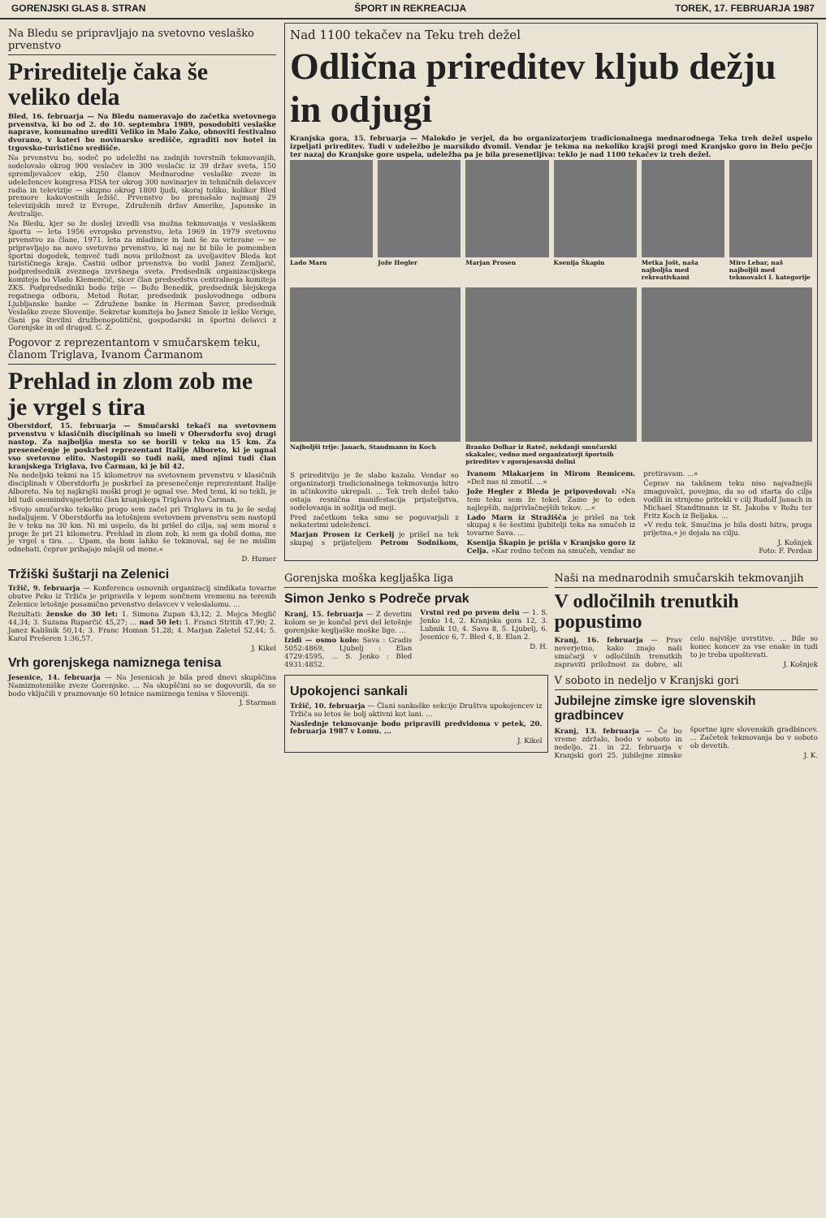GORENJSKI GLAS 8. STRAN ŠPORT IN REKREACIJA TOREK, 17. FEBRUARJA 1987
Na Bledu se pripravljajo na svetovno veslaško prvenstvo
Prireditelje čaka še veliko dela
Bled, 16. februarja — Na Bledu nameravajo do začetka svetovnega prvenstva, ki bo od 2. do 10. septembra 1989, posodobiti veslaške naprave, komunalno urediti Veliko in Malo Zako, obnoviti festivalno dvorano, v kateri bo novinarsko središče, zgraditi nov hotel in trgovsko-turistično središče.
Na prvenstvu bo, sodeč po udeležbi na zadnjih tovrstnih tekmovanjih, sodelovalo okrog 900 veslačev in 300 veslačic iz 39 držav sveta, 150 spremljevalcev ekip, 250 članov Mednarodne veslaške zveze in udeležencev kongresa FISA ter okrog 300 novinarjev in tehničnih delavcev radia in televizije — skupno okrog 1800 ljudi, skoraj toliko, kolikor Bled premore kakovostnih ležišč. Prvenstvo bo prenašalo najmanj 29 televizijskih mrež iz Evrope, Združenih držav Amerike, Japonske in Avstralije.
Na Bledu, kjer so že doslej izvedli vsa možna tekmovanja v veslaškem športu — leta 1956 evropsko prvenstvo, leta 1969 in 1979 svetovno prvenstvo za člane, 1971. leta za mladince in lani še za veterane — se pripravljajo na novo svetovno prvenstvo, ki naj ne bi bilo le pomemben športni dogodek, temveč tudi nova priložnost za uveljavitev Bleda kot turističnega kraja. Častni odbor prvenstva bo vodil Janez Zemljarič, podpredsednik zveznega izvršnega sveta. Predsednik organizacijskega komiteja bo Vlado Klemenčič, sicer član predsedstva centralnega komiteja ZKS. Podpredsedniki bodo trije — Božo Benedik, predsednik blejskega regatnega odbora, Metod Rotar, predsednik poslovodnega odbora Ljubljanske banke — Združene banke in Herman Šaver, predsednik Veslaške zveze Slovenije. Sekretar komiteja bo Janez Smole iz leške Verige, člani pa številni družbenopolitični, gospodarski in športni delavci z Gorenjske in od drugod. C. Z.
Pogovor z reprezentantom v smučarskem teku, članom Triglava, Ivanom Čarmanom
Prehlad in zlom zob me je vrgel s tira
Oberstdorf, 15. februarja — Smučarski tekači na svetovnem prvenstvu v klasičnih disciplinah so imeli v Obersdorfu svoj drugi nastop. Za najboljša mesta so se borili v teku na 15 km. Za presenečenje je poskrbel reprezentant Italije Alboreto, ki je ugnal vso svetovno elito. Nastopili so tudi naši, med njimi tudi član kranjskega Triglava, Ivo Čarman, ki je bil 42.
Na nedeljski tekmi na 15 kilometrov na svetovnem prvenstvu v klasičnih disciplinah v Oberstdorfu je poskrbel za presenečenje reprezentant Italije Alboreto. Na tej najkrajši moški progi je ugnal vse. Med temi, ki so tekli, je bil tudi osemindvajsetletni član kranjskega Triglava Ivo Čarman.
»Svojo smučarsko tekaško progo sem začel pri Triglavu in tu jo še sedaj nadaljujem. V Oberstdorfu na letošnjem svetovnem prvenstvu sem nastopil že v teku na 30 km. Ni mi uspelo, da bi prišel do cilja, saj sem moral s proge že pri 21 kilometru. Prehlad in zlom zob, ki sem ga dobil doma, me je vrgel s tira. ... Upam, da bom lahko še tekmoval, saj še ne mislim odnehati, čeprav prihajajo mlajši od mene.«
D. Humer
Tržiški šuštarji na Zelenici
Tržič, 9. februarja — Konferenca osnovnih organizacij sindikata tovarne obutve Peko iz Tržiča je pripravila v lepem sončnem vremenu na terenih Zelenice letošnje posamično prvenstvo delavcev v veleslalomu. ...
Rezultati: ženske do 30 let: 1. Simona Zupan 43,12; 2. Mojca Meglič 44,34; 3. Suzana Ruparčič 45,27; ... nad 50 let: 1. Franci Stritih 47,90; 2. Janez Kališnik 50,14; 3. Franc Homan 51,28; 4. Marjan Zaletel 52,44; 5. Karol Prešeren 1:36,57.
J. Kikel
Vrh gorenjskega namiznega tenisa
Jesenice, 14. februarja — Na Jesenicah je bila pred dnevi skupščina Namiznoteniške zveze Gorenjske. ... Na skupščini so se dogovorili, da se bodo vključili v praznovanje 60 letnice namiznega tenisa v Sloveniji.
J. Starman
Nad 1100 tekačev na Teku treh dežel
Odlična prireditev kljub dežju in odjugi
Kranjska gora, 15. februarja — Malokdo je verjel, da bo organizatorjem tradicionalnega mednarodnega Teka treh dežel uspelo izpeljati prireditev. Tudi v udeležbo je marsikdo dvomil. Vendar je tekma na nekoliko krajši progi med Kranjsko goro in Belo pečjo ter nazaj do Kranjske gore uspela, udeležba pa je bila presenetljiva: teklo je nad 1100 tekačev iz treh dežel.
Lado Marn Jože Hegler Marjan Prosen Ksenija Škapin Metka Jošt, naša najboljša med rekreativkami
Miro Lebar, naš najboljši med tekmovalci I. kategorije
Najboljši trije: Janach, Standmann in Koch
Branko Dolhar iz Rateč, nekdanji smučarski skakalec, vedno med organizatorji športnih prireditev v zgornjesavski dolini
S prireditvijo je že slabo kazalo. Vendar so organizatorji tradicionalnega tekmovanja hitro in učinkovito ukrepali. ... Tek treh dežel tako ostaja resnična manifestacija prijateljstva, sodelovanja in sožitja od meji.
Pred začetkom teka smo se pogovarjali z nekaterimi udeleženci.
Marjan Prosen iz Cerkelj je prišel na tek skupaj s prijateljem Petrom Sodnikom, Ivanom Mlakarjem in Mirom Remicem. »Dež nas ni zmotil. ...«
Jože Hegler z Bleda je pripovedoval: »Na tem teku sem že tekel. Zame je to eden najlepših, najprivlačnejših tekov. ...«
Lado Marn iz Stražišča je prišel na tek skupaj s še šestimi ljubitelji teka na smučeh iz tovarne Sava. ...
Ksenija Škapin je prišla v Kranjsko goro iz Celja. »Kar redno tečem na smučeh, vendar ne pretiravam. ...«
Čeprav na takšnem teku niso najvažnejši zmagovalci, povejmo, da so od starta do cilja vodili in strnjeno pritekli v cilj Rudolf Janach in Michael Standtmann iz St. Jakoba v Rožu ter Fritz Koch iz Beljaka. ...
»V redu tek. Smučina je bila dosti hitra, proga prijetna,« je dejala na cilju.
J. Košnjek
Foto: F. Perdan
Gorenjska moška kegljaška liga
Simon Jenko s Podreče prvak
Kranj, 15. februarja — Z devetim kolom se je končal prvi del letošnje gorenjske kegljaške moške lige. ...
Izidi — osmo kolo: Sava : Gradis 5052:4869, Ljubelj : Elan 4729:4595, ... S. Jenko : Bled 4931:4852.
Vrstni red po prvem delu — 1. S. Jenko 14, 2. Kranjska gora 12, 3. Lubnik 10, 4. Sava 8, 5. Ljubelj, 6. Jesenice 6, 7. Bled 4, 8. Elan 2.
D. H.
Upokojenci sankali
Tržič, 10. februarja — Člani sankaške sekcije Društva upokojencev iz Tržiča so letos še bolj aktivni kot lani. ...
Naslednje tekmovanje bodo pripravili predvidoma v petek, 20. februarja 1987 v Lomu. ...
J. Kikel
Naši na mednarodnih smučarskih tekmovanjih
V odločilnih trenutkih popustimo
Kranj, 16. februarja — Prav neverjetno, kako znajo naši smučarji v odločilnih trenutkih zapraviti priložnost za dobre, ali celo najvišje uvrstitve. ... Bile so konec koncev za vse enake in tudi to je treba upoštevati.
J. Košnjek
V soboto in nedeljo v Kranjski gori
Jubilejne zimske igre slovenskih gradbincev
Kranj, 13. februarja — Če bo vreme zdržalo, bodo v soboto in nedeljo, 21. in 22. februarja v Kranjski gori 25. jubilejne zimske športne igre slovenskih gradbincev. ... Začetek tekmovanja bo v soboto ob devetih.
J. K.